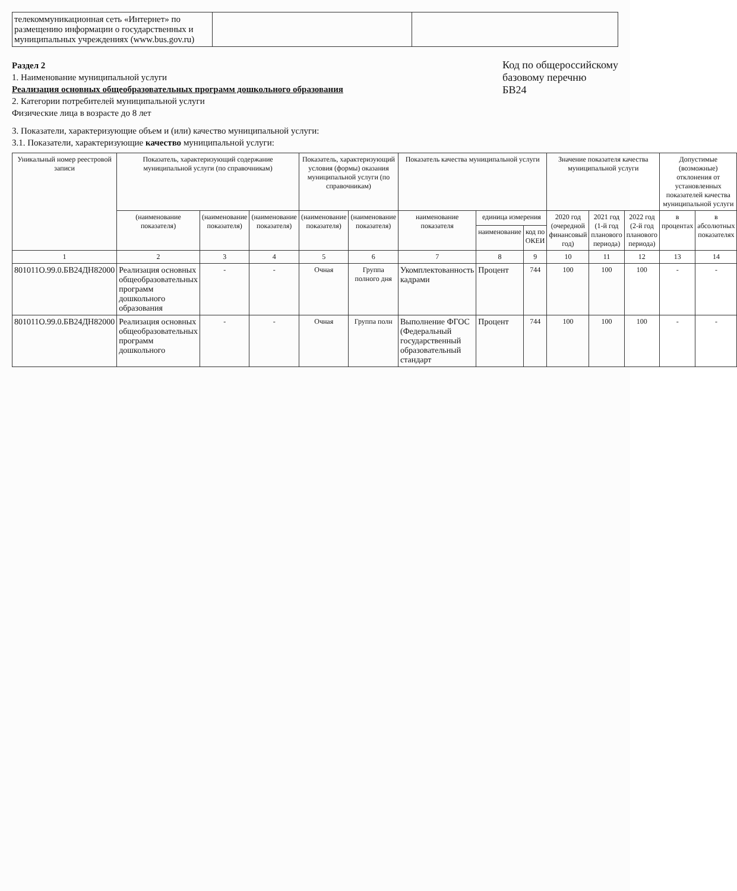| телекоммуникационная сеть «Интернет» по размещению информации о государственных и муниципальных учреждениях (www.bus.gov.ru) | | |
Раздел 2
1. Наименование муниципальной услуги
Реализация основных общеобразовательных программ дошкольного образования
2. Категории потребителей муниципальной услуги
Физические лица в возрасте до 8 лет
Код по общероссийскому
базовому перечню
БВ24
3. Показатели, характеризующие объем и (или) качество муниципальной услуги:
3.1. Показатели, характеризующие качество муниципальной услуги:
| Уникальный номер реестровой записи | Показатель, характеризующий содержание муниципальной услуги (по справочникам) | | | Показатель, характеризующий условия (формы) оказания муниципальной услуги (по справочникам) | | Показатель качества муниципальной услуги | | | Значение показателя качества муниципальной услуги | | | Допустимые (возможные) отклонения от установленных показателей качества муниципальной услуги | |
| --- | --- | --- | --- | --- | --- | --- | --- | --- | --- | --- | --- | --- | --- |
| | (наименование показателя) | (наименование показателя) | (наименование показателя) | (наименование показателя) | (наименование показателя) | наименование показателя | единица измерения | | 2020 год (очередной финансовый год) | 2021 год (1-й год планового периода) | 2022 год (2-й год планового периода) | в процентах | в абсолютных показателях |
| | | | | | | | наименование | код по ОКЕИ | | | | | |
| 1 | 2 | 3 | 4 | 5 | 6 | 7 | 8 | 9 | 10 | 11 | 12 | 13 | 14 |
| 801011О.99.0.БВ24ДН82000 | Реализация основных общеобразовательных программ дошкольного образования | - | - | Очная | Группа полного дня | Укомплектованность кадрами | Процент | 744 | 100 | 100 | 100 | - | - |
| 801011О.99.0.БВ24ДН82000 | Реализация основных общеобразовательных программ дошкольного | - | - | Очная | Группа полн | Выполнение ФГОС (Федеральный государственный образовательный стандарт | Процент | 744 | 100 | 100 | 100 | - | - |